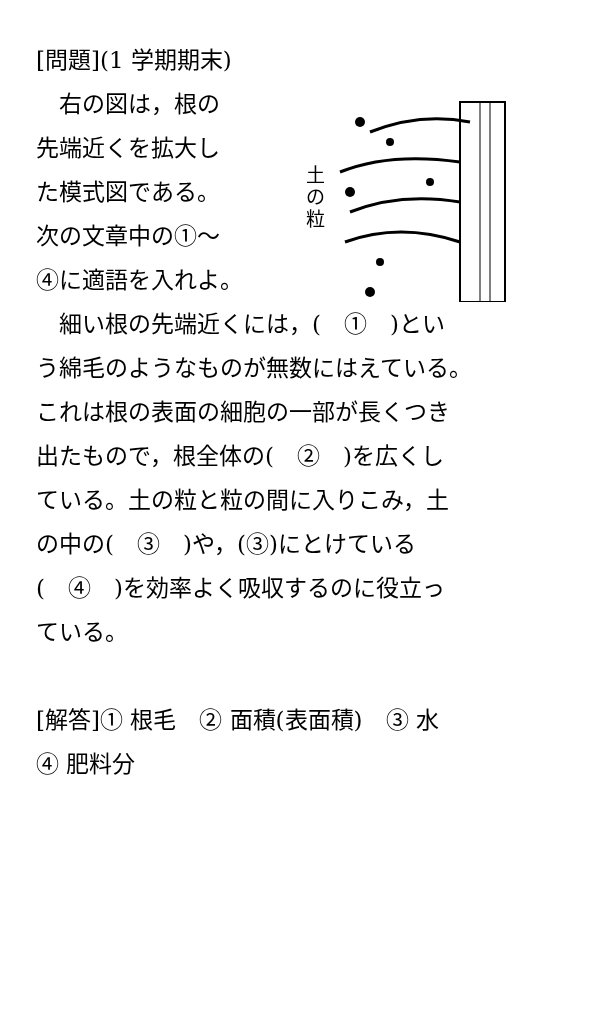[問題](1 学期期末)
　右の図は，根の
先端近くを拡大し
た模式図である。
次の文章中の①〜
④に適語を入れよ。
土
の
粒
　細い根の先端近くには，(　①　)とい
う綿毛のようなものが無数にはえている。
これは根の表面の細胞の一部が長くつき
出たもので，根全体の(　②　)を広くし
ている。土の粒と粒の間に入りこみ，土
の中の(　③　)や，(③)にとけている
(　④　)を効率よく吸収するのに役立っ
ている。
[解答]① 根毛　② 面積(表面積)　③ 水
④ 肥料分